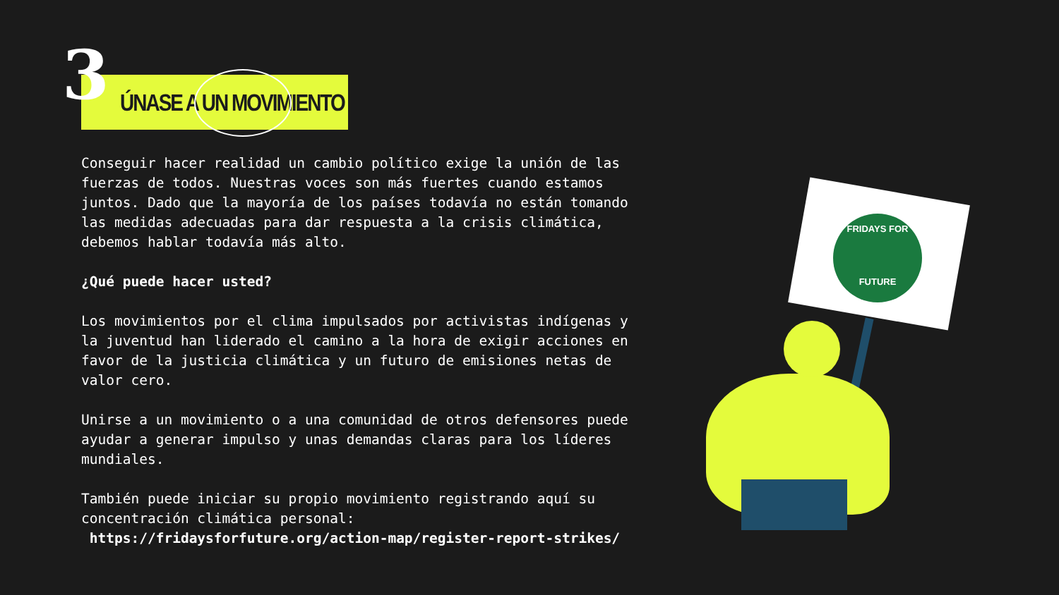3 ÚNASE A UN MOVIMIENTO
Conseguir hacer realidad un cambio político exige la unión de las fuerzas de todos. Nuestras voces son más fuertes cuando estamos juntos. Dado que la mayoría de los países todavía no están tomando las medidas adecuadas para dar respuesta a la crisis climática, debemos hablar todavía más alto.
¿Qué puede hacer usted?
Los movimientos por el clima impulsados por activistas indígenas y la juventud han liderado el camino a la hora de exigir acciones en favor de la justicia climática y un futuro de emisiones netas de valor cero.
Unirse a un movimiento o a una comunidad de otros defensores puede ayudar a generar impulso y unas demandas claras para los líderes mundiales.
También puede iniciar su propio movimiento registrando aquí su concentración climática personal:
https://fridaysforfuture.org/action-map/register-report-strikes/
FRIDAYS FOR
FUTURE